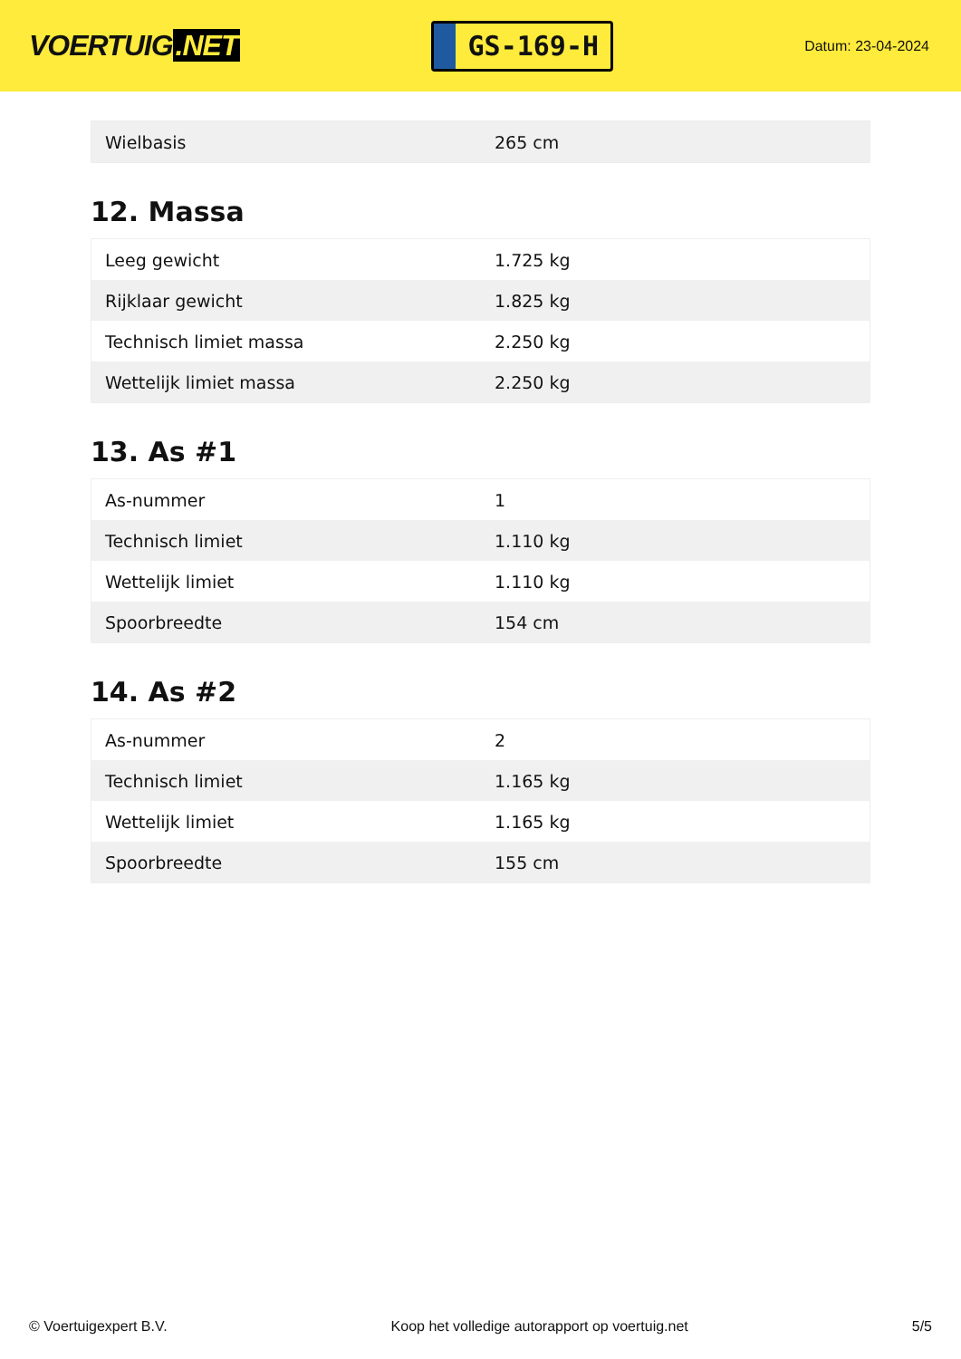VOERTUIG.NET
GS-169-H
Datum: 23-04-2024
| Wielbasis | 265 cm |
12. Massa
| Leeg gewicht | 1.725 kg |
| Rijklaar gewicht | 1.825 kg |
| Technisch limiet massa | 2.250 kg |
| Wettelijk limiet massa | 2.250 kg |
13. As #1
| As-nummer | 1 |
| Technisch limiet | 1.110 kg |
| Wettelijk limiet | 1.110 kg |
| Spoorbreedte | 154 cm |
14. As #2
| As-nummer | 2 |
| Technisch limiet | 1.165 kg |
| Wettelijk limiet | 1.165 kg |
| Spoorbreedte | 155 cm |
© Voertuigexpert B.V. Koop het volledige autorapport op voertuig.net 5/5